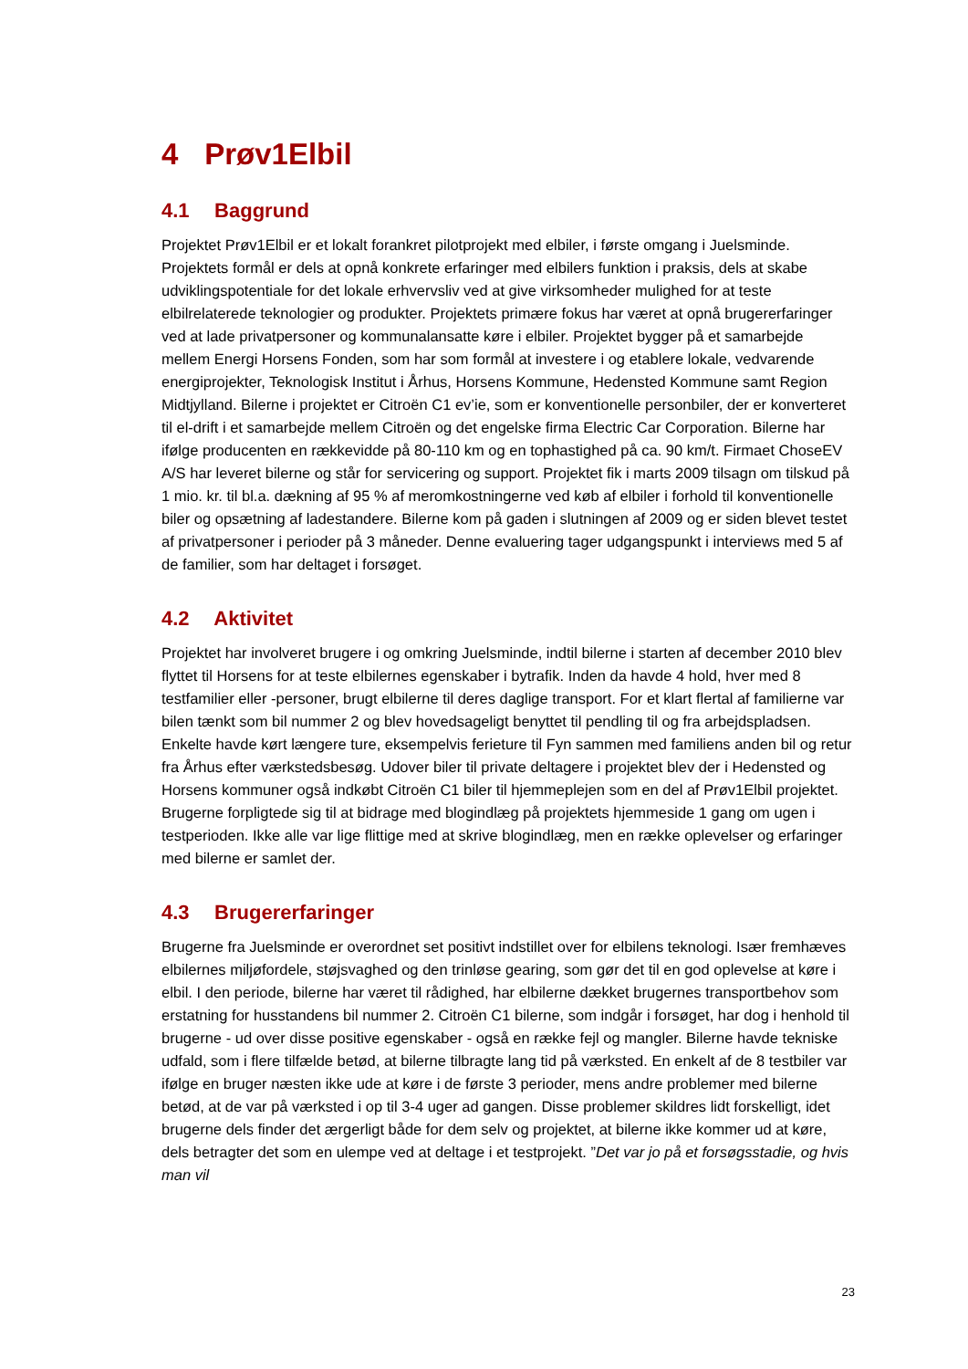4 Prøv1Elbil
4.1 Baggrund
Projektet Prøv1Elbil er et lokalt forankret pilotprojekt med elbiler, i første omgang i Juelsminde. Projektets formål er dels at opnå konkrete erfaringer med elbilers funktion i praksis, dels at skabe udviklingspotentiale for det lokale erhvervsliv ved at give virksomheder mulighed for at teste elbilrelaterede teknologier og produkter. Projektets primære fokus har været at opnå brugererfaringer ved at lade privatpersoner og kommunalansatte køre i elbiler. Projektet bygger på et samarbejde mellem Energi Horsens Fonden, som har som formål at investere i og etablere lokale, vedvarende energiprojekter, Teknologisk Institut i Århus, Horsens Kommune, Hedensted Kommune samt Region Midtjylland. Bilerne i projektet er Citroën C1 ev’ie, som er konventionelle personbiler, der er konverteret til el-drift i et samarbejde mellem Citroën og det engelske firma Electric Car Corporation. Bilerne har ifølge producenten en rækkevidde på 80-110 km og en tophastighed på ca. 90 km/t. Firmaet ChoseEV A/S har leveret bilerne og står for servicering og support. Projektet fik i marts 2009 tilsagn om tilskud på 1 mio. kr. til bl.a. dækning af 95 % af meromkostningerne ved køb af elbiler i forhold til konventionelle biler og opsætning af ladestandere. Bilerne kom på gaden i slutningen af 2009 og er siden blevet testet af privatpersoner i perioder på 3 måneder. Denne evaluering tager udgangspunkt i interviews med 5 af de familier, som har deltaget i forsøget.
4.2 Aktivitet
Projektet har involveret brugere i og omkring Juelsminde, indtil bilerne i starten af december 2010 blev flyttet til Horsens for at teste elbilernes egenskaber i bytrafik. Inden da havde 4 hold, hver med 8 testfamilier eller -personer, brugt elbilerne til deres daglige transport. For et klart flertal af familierne var bilen tænkt som bil nummer 2 og blev hovedsageligt benyttet til pendling til og fra arbejdspladsen. Enkelte havde kørt længere ture, eksempelvis ferieture til Fyn sammen med familiens anden bil og retur fra Århus efter værkstedsbesøg. Udover biler til private deltagere i projektet blev der i Hedensted og Horsens kommuner også indkøbt Citroën C1 biler til hjemmeplejen som en del af Prøv1Elbil projektet. Brugerne forpligtede sig til at bidrage med blogindlæg på projektets hjemmeside 1 gang om ugen i testperioden. Ikke alle var lige flittige med at skrive blogindlæg, men en række oplevelser og erfaringer med bilerne er samlet der.
4.3 Brugererfaringer
Brugerne fra Juelsminde er overordnet set positivt indstillet over for elbilens teknologi. Især fremhæves elbilernes miljøfordele, støjsvaghed og den trinløse gearing, som gør det til en god oplevelse at køre i elbil. I den periode, bilerne har været til rådighed, har elbilerne dækket brugernes transportbehov som erstatning for husstandens bil nummer 2. Citroën C1 bilerne, som indgår i forsøget, har dog i henhold til brugerne - ud over disse positive egenskaber - også en række fejl og mangler. Bilerne havde tekniske udfald, som i flere tilfælde betød, at bilerne tilbragte lang tid på værksted. En enkelt af de 8 testbiler var ifølge en bruger næsten ikke ude at køre i de første 3 perioder, mens andre problemer med bilerne betød, at de var på værksted i op til 3-4 uger ad gangen. Disse problemer skildres lidt forskelligt, idet brugerne dels finder det ærgerligt både for dem selv og projektet, at bilerne ikke kommer ud at køre, dels betragter det som en ulempe ved at deltage i et testprojekt. ”Det var jo på et forsøgsstadie, og hvis man vil
23